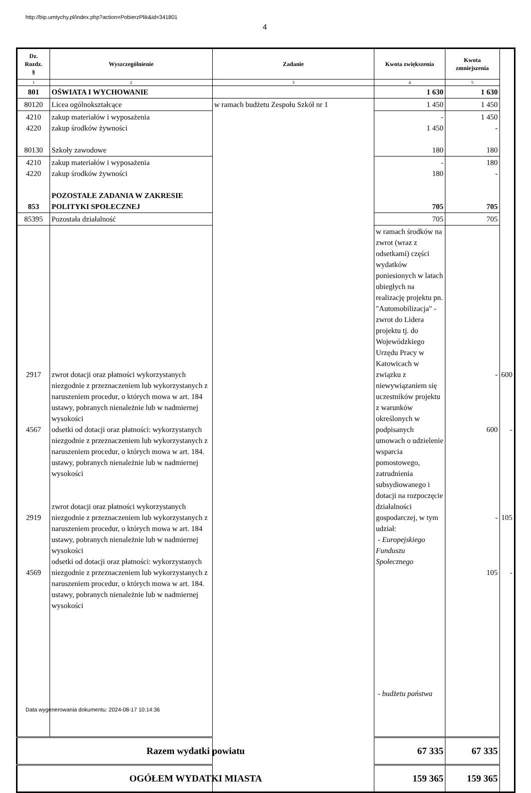http://bip.umtychy.pl/index.php?action=PobierzPlik&id=341801
4
| Dz. Rozdz. § | Wyszczególnienie | Zadanie | Kwota zwiększenia | Kwota zmniejszenia | |
| --- | --- | --- | --- | --- | --- |
| 1 | 2 | 3 | 4 | 5 | |
| 801 | OŚWIATA I WYCHOWANIE | | 1 630 | 1 630 | |
| 80120 | Licea ogólnokształcące | w ramach budżetu Zespołu Szkół nr 1 | 1 450 | 1 450 | |
| 4210 4220 80130 | zakup materiałów i wyposażenia zakup środków żywności Szkoły zawodowe | | - 1 450 180 | 1 450 - 180 | |
| 4210 4220 853 | zakup materiałów i wyposażenia zakup środków żywności POZOSTAŁE ZADANIA W ZAKRESIE POLITYKI SPOŁECZNEJ | | - 180 705 | 180 - 705 | |
| 85395 | Pozostała działalność | | | 705 | 705 |
| 2917 4567 2919 4569 | zwrot dotacji oraz płatności wykorzystanych niezgodnie z przeznaczeniem lub wykorzystanych z naruszeniem procedur, o których mowa w art. 184 ustawy, pobranych nienależnie lub w nadmiernej wysokości odsetki od dotacji oraz płatności: wykorzystanych niezgodnie z przeznaczeniem lub wykorzystanych z naruszeniem procedur, o których mowa w art. 184. ustawy, pobranych nienależnie lub w nadmiernej wysokości zwrot dotacji oraz płatności wykorzystanych niezgodnie z przeznaczeniem lub wykorzystanych z naruszeniem procedur, o których mowa w art. 184 ustawy, pobranych nienależnie lub w nadmiernej wysokości odsetki od dotacji oraz płatności: wykorzystanych niezgodnie z przeznaczeniem lub wykorzystanych z naruszeniem procedur, o których mowa w art. 184. ustawy, pobranych nienależnie lub w nadmiernej wysokości | | w ramach środków na zwrot (wraz z odsetkami) części wydatków poniesionych w latach ubiegłych na realizację projektu pn. "Automobilizacja" - zwrot do Lidera projektu tj. do Wojewódzkiego Urzędu Pracy w Katowicach w związku z niewywiązaniem się uczestników projektu z warunków określonych w podpisanych umowach o udzielenie wsparcia pomostowego, zatrudnienia subsydiowanego i dotacji na rozpoczęcie działalności gospodarczej, w tym udział: - Europejskiego Funduszu Społecznego - budżetu państwa | - 600 - 105 | 600 - 105 - |
| Razem wydatki powiatu | | | 67 335 | 67 335 | |
| OGÓŁEM WYDATKI MIASTA | | | 159 365 | 159 365 | |
Data wygenerowania dokumentu: 2024-08-17 10:14:36